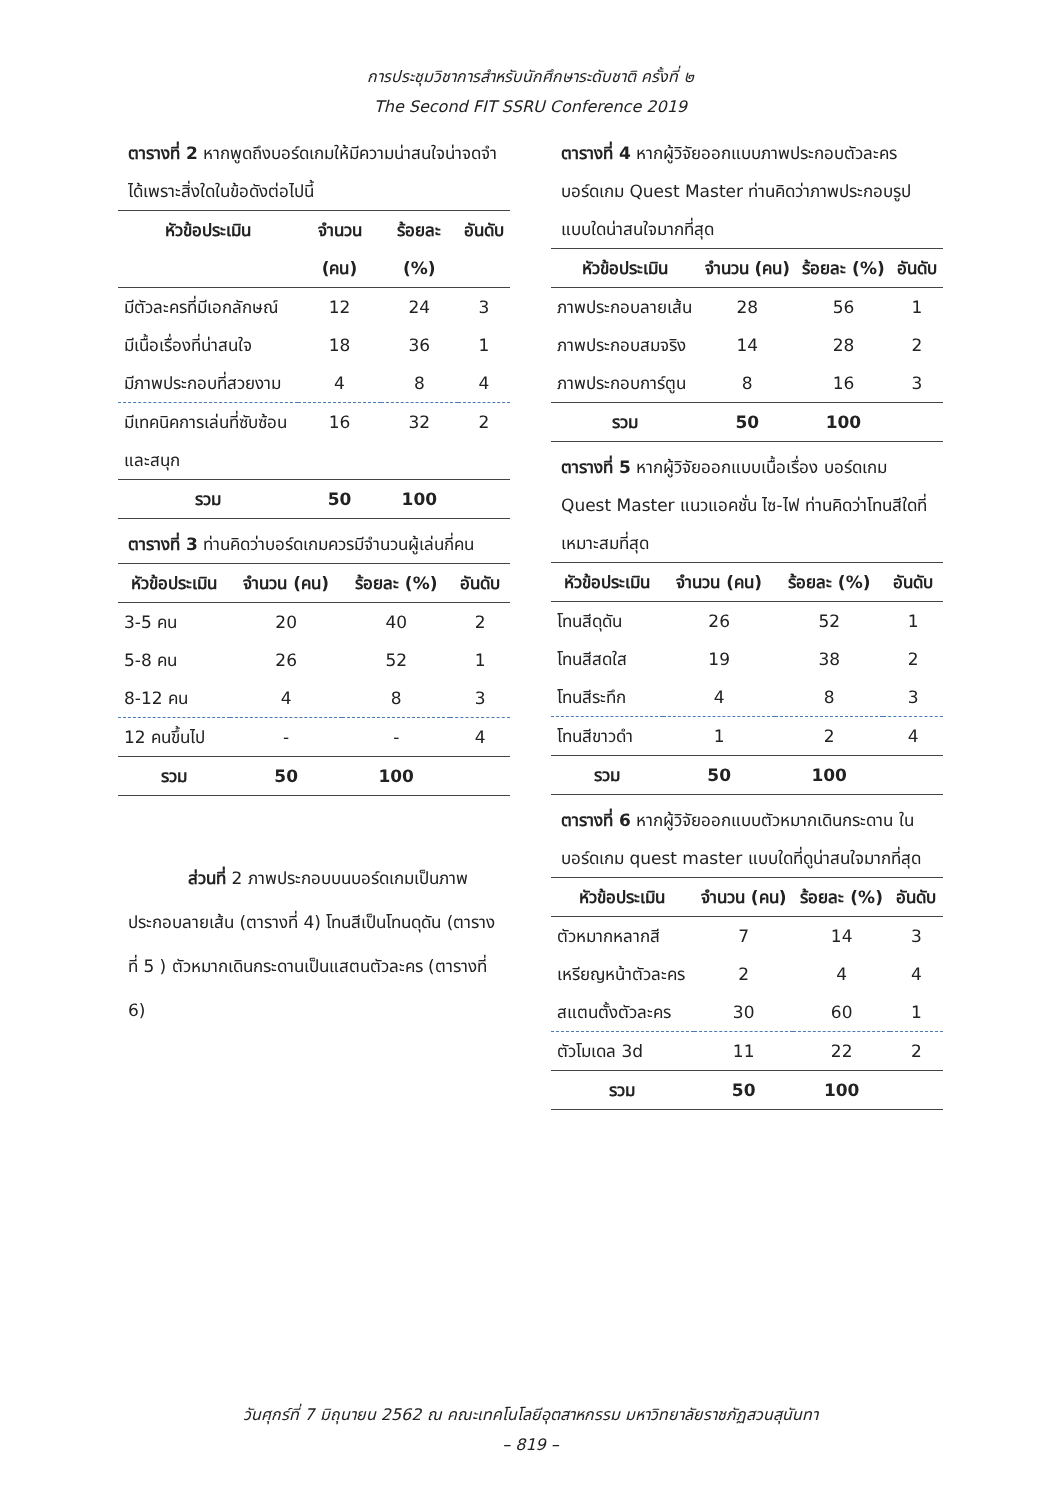การประชุมวิชาการสำหรับนักศึกษาระดับชาติ ครั้งที่ ๒
The Second FIT SSRU Conference 2019
ตารางที่ 2 หากพูดถึงบอร์ดเกมให้มีความน่าสนใจน่าจดจำได้เพราะสิ่งใดในข้อดังต่อไปนี้
| หัวข้อประเมิน | จำนวน (คน) | ร้อยละ (%) | อันดับ |
| --- | --- | --- | --- |
| มีตัวละครที่มีเอกลักษณ์ | 12 | 24 | 3 |
| มีเนื้อเรื่องที่น่าสนใจ | 18 | 36 | 1 |
| มีภาพประกอบที่สวยงาม | 4 | 8 | 4 |
| มีเทคนิคการเล่นที่ซับซ้อน และสนุก | 16 | 32 | 2 |
| รวม | 50 | 100 | |
ตารางที่ 3 ท่านคิดว่าบอร์ดเกมควรมีจำนวนผู้เล่นกี่คน
| หัวข้อประเมิน | จำนวน (คน) | ร้อยละ (%) | อันดับ |
| --- | --- | --- | --- |
| 3-5 คน | 20 | 40 | 2 |
| 5-8 คน | 26 | 52 | 1 |
| 8-12 คน | 4 | 8 | 3 |
| 12 คนขึ้นไป | - | - | 4 |
| รวม | 50 | 100 | |
ส่วนที่ 2 ภาพประกอบบนบอร์ดเกมเป็นภาพประกอบลายเส้น (ตารางที่ 4) โทนสีเป็นโทนดุดัน (ตารางที่ 5 ) ตัวหมากเดินกระดานเป็นแสตนตัวละคร (ตารางที่ 6)
ตารางที่ 4 หากผู้วิจัยออกแบบภาพประกอบตัวละคร บอร์ดเกม Quest Master ท่านคิดว่าภาพประกอบรูปแบบใดน่าสนใจมากที่สุด
| หัวข้อประเมิน | จำนวน (คน) | ร้อยละ (%) | อันดับ |
| --- | --- | --- | --- |
| ภาพประกอบลายเส้น | 28 | 56 | 1 |
| ภาพประกอบสมจริง | 14 | 28 | 2 |
| ภาพประกอบการ์ตูน | 8 | 16 | 3 |
| รวม | 50 | 100 | |
ตารางที่ 5 หากผู้วิจัยออกแบบเนื้อเรื่อง บอร์ดเกม Quest Master แนวแอคชั่น ไซ-ไฟ ท่านคิดว่าโทนสีใดที่เหมาะสมที่สุด
| หัวข้อประเมิน | จำนวน (คน) | ร้อยละ (%) | อันดับ |
| --- | --- | --- | --- |
| โทนสีดุดัน | 26 | 52 | 1 |
| โทนสีสดใส | 19 | 38 | 2 |
| โทนสีระทึก | 4 | 8 | 3 |
| โทนสีขาวดำ | 1 | 2 | 4 |
| รวม | 50 | 100 | |
ตารางที่ 6 หากผู้วิจัยออกแบบตัวหมากเดินกระดาน ในบอร์ดเกม quest master แบบใดที่ดูน่าสนใจมากที่สุด
| หัวข้อประเมิน | จำนวน (คน) | ร้อยละ (%) | อันดับ |
| --- | --- | --- | --- |
| ตัวหมากหลากสี | 7 | 14 | 3 |
| เหรียญหน้าตัวละคร | 2 | 4 | 4 |
| สแตนตั้งตัวละคร | 30 | 60 | 1 |
| ตัวโมเดล 3d | 11 | 22 | 2 |
| รวม | 50 | 100 | |
วันศุกร์ที่ 7 มิถุนายน 2562 ณ คณะเทคโนโลยีอุตสาหกรรม มหาวิทยาลัยราชภัฏสวนสุนันทา
– 819 –